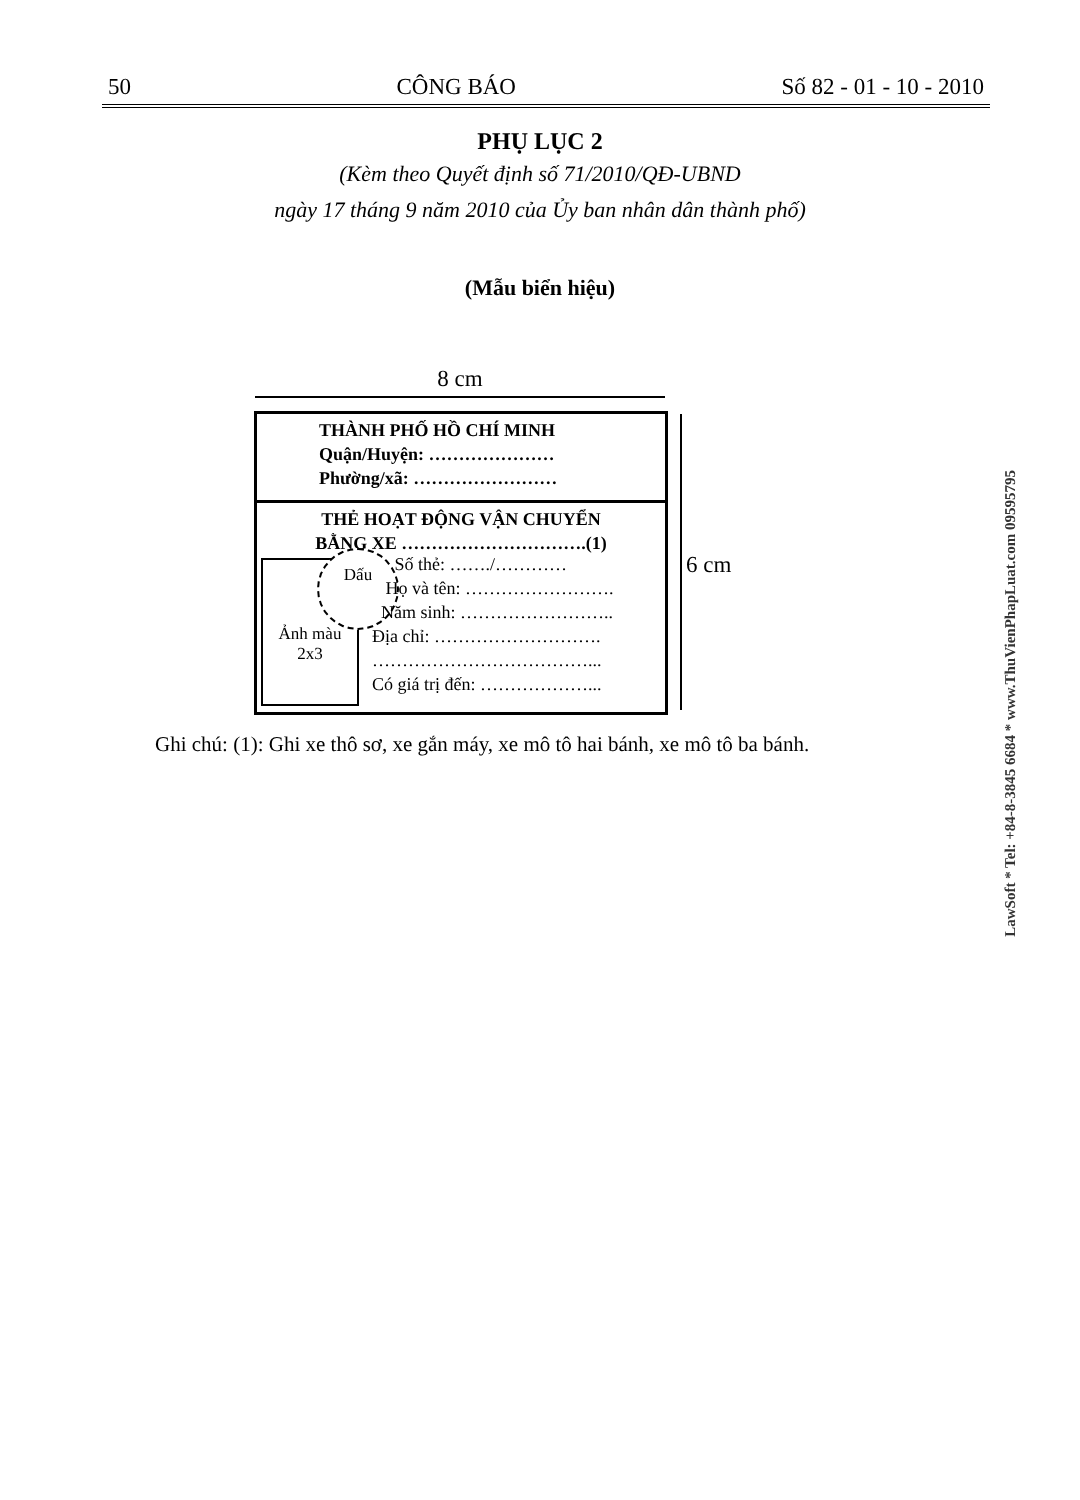50 CÔNG BÁO Số 82 - 01 - 10 - 2010
PHỤ LỤC 2
(Kèm theo Quyết định số 71/2010/QĐ-UBND
ngày 17 tháng 9 năm 2010 của Ủy ban nhân dân thành phố)
(Mẫu biển hiệu)
8 cm
6 cm
THÀNH PHỐ HỒ CHÍ MINH
Quận/Huyện: …………………
Phường/xã: ……………………
THẺ HOẠT ĐỘNG VẬN CHUYỂN
BẰNG XE ………………………….(1)
Ảnh màu
2x3
Dấu
Số thẻ: ……./…………
Họ và tên: …………………….
Năm sinh: ……………………..
Địa chỉ: ……………………….
………………………………...
Có giá trị đến: ………………...
Ghi chú: (1): Ghi xe thô sơ, xe gắn máy, xe mô tô hai bánh, xe mô tô ba bánh.
LawSoft * Tel: +84-8-3845 6684 * www.ThuVienPhapLuat.com 09595795